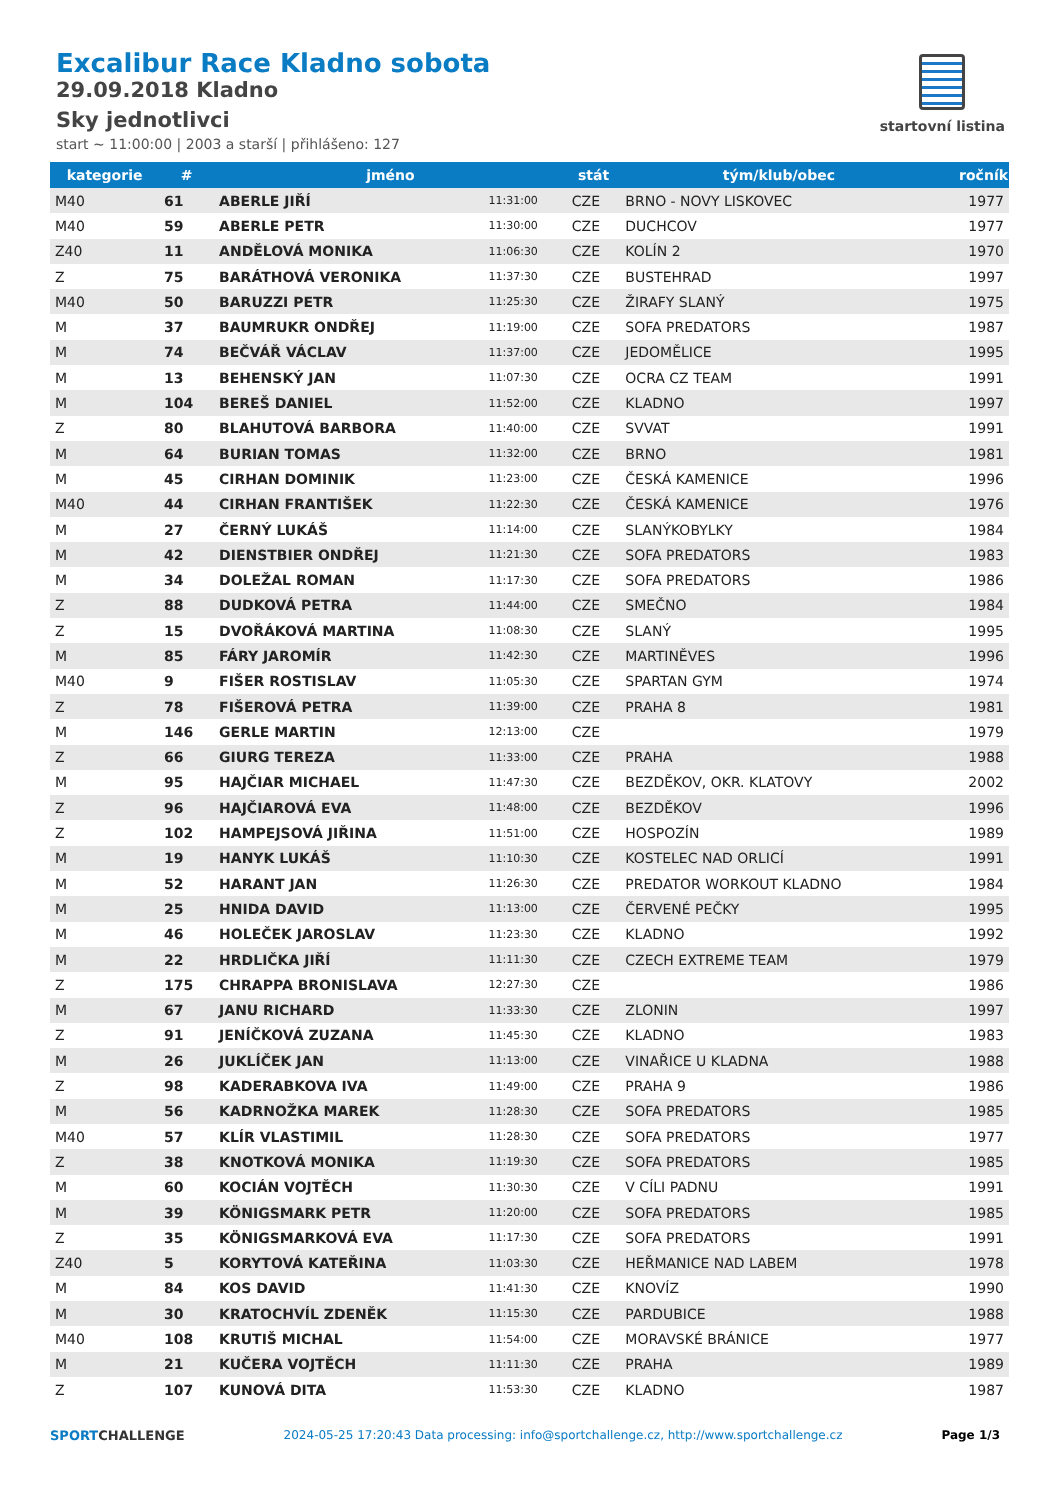Excalibur Race Kladno sobota
29.09.2018 Kladno
Sky jednotlivci
start ~ 11:00:00 | 2003 a starší | přihlášeno: 127
startovní listina
| kategorie | # | jméno | | stát | tým/klub/obec | ročník |
| --- | --- | --- | --- | --- | --- | --- |
| M40 | 61 | ABERLE JIŘÍ | 11:31:00 | CZE | BRNO - NOVY LISKOVEC | 1977 |
| M40 | 59 | ABERLE PETR | 11:30:00 | CZE | DUCHCOV | 1977 |
| Z40 | 11 | ANDĚLOVÁ MONIKA | 11:06:30 | CZE | KOLÍN 2 | 1970 |
| Z | 75 | BARÁTHOVÁ VERONIKA | 11:37:30 | CZE | BUSTEHRAD | 1997 |
| M40 | 50 | BARUZZI PETR | 11:25:30 | CZE | ŽIRAFY SLANÝ | 1975 |
| M | 37 | BAUMRUKR ONDŘEJ | 11:19:00 | CZE | SOFA PREDATORS | 1987 |
| M | 74 | BEČVÁŘ VÁCLAV | 11:37:00 | CZE | JEDOMĚLICE | 1995 |
| M | 13 | BEHENSKÝ JAN | 11:07:30 | CZE | OCRA CZ TEAM | 1991 |
| M | 104 | BEREŠ DANIEL | 11:52:00 | CZE | KLADNO | 1997 |
| Z | 80 | BLAHUTOVÁ BARBORA | 11:40:00 | CZE | SVVAT | 1991 |
| M | 64 | BURIAN TOMAS | 11:32:00 | CZE | BRNO | 1981 |
| M | 45 | CIRHAN DOMINIK | 11:23:00 | CZE | ČESKÁ KAMENICE | 1996 |
| M40 | 44 | CIRHAN FRANTIŠEK | 11:22:30 | CZE | ČESKÁ KAMENICE | 1976 |
| M | 27 | ČERNÝ LUKÁŠ | 11:14:00 | CZE | SLANÝKOBYLKY | 1984 |
| M | 42 | DIENSTBIER ONDŘEJ | 11:21:30 | CZE | SOFA PREDATORS | 1983 |
| M | 34 | DOLEŽAL ROMAN | 11:17:30 | CZE | SOFA PREDATORS | 1986 |
| Z | 88 | DUDKOVÁ PETRA | 11:44:00 | CZE | SMEČNO | 1984 |
| Z | 15 | DVOŘÁKOVÁ MARTINA | 11:08:30 | CZE | SLANÝ | 1995 |
| M | 85 | FÁRY JAROMÍR | 11:42:30 | CZE | MARTINĚVES | 1996 |
| M40 | 9 | FIŠER ROSTISLAV | 11:05:30 | CZE | SPARTAN GYM | 1974 |
| Z | 78 | FIŠEROVÁ PETRA | 11:39:00 | CZE | PRAHA 8 | 1981 |
| M | 146 | GERLE MARTIN | 12:13:00 | CZE | | 1979 |
| Z | 66 | GIURG TEREZA | 11:33:00 | CZE | PRAHA | 1988 |
| M | 95 | HAJČIAR MICHAEL | 11:47:30 | CZE | BEZDĚKOV, OKR. KLATOVY | 2002 |
| Z | 96 | HAJČIAROVÁ EVA | 11:48:00 | CZE | BEZDĚKOV | 1996 |
| Z | 102 | HAMPEJSOVÁ JIŘINA | 11:51:00 | CZE | HOSPOZÍN | 1989 |
| M | 19 | HANYK LUKÁŠ | 11:10:30 | CZE | KOSTELEC NAD ORLICÍ | 1991 |
| M | 52 | HARANT JAN | 11:26:30 | CZE | PREDATOR WORKOUT KLADNO | 1984 |
| M | 25 | HNIDA DAVID | 11:13:00 | CZE | ČERVENÉ PEČKY | 1995 |
| M | 46 | HOLEČEK JAROSLAV | 11:23:30 | CZE | KLADNO | 1992 |
| M | 22 | HRDLIČKA JIŘÍ | 11:11:30 | CZE | CZECH EXTREME TEAM | 1979 |
| Z | 175 | CHRAPPA BRONISLAVA | 12:27:30 | CZE | | 1986 |
| M | 67 | JANU RICHARD | 11:33:30 | CZE | ZLONIN | 1997 |
| Z | 91 | JENÍČKOVÁ ZUZANA | 11:45:30 | CZE | KLADNO | 1983 |
| M | 26 | JUKLÍČEK JAN | 11:13:00 | CZE | VINAŘICE U KLADNA | 1988 |
| Z | 98 | KADERABKOVA IVA | 11:49:00 | CZE | PRAHA 9 | 1986 |
| M | 56 | KADRNOŽKA MAREK | 11:28:30 | CZE | SOFA PREDATORS | 1985 |
| M40 | 57 | KLÍR VLASTIMIL | 11:28:30 | CZE | SOFA PREDATORS | 1977 |
| Z | 38 | KNOTKOVÁ MONIKA | 11:19:30 | CZE | SOFA PREDATORS | 1985 |
| M | 60 | KOCIÁN VOJTĚCH | 11:30:30 | CZE | V CÍLI PADNU | 1991 |
| M | 39 | KÖNIGSMARK PETR | 11:20:00 | CZE | SOFA PREDATORS | 1985 |
| Z | 35 | KÖNIGSMARKOVÁ EVA | 11:17:30 | CZE | SOFA PREDATORS | 1991 |
| Z40 | 5 | KORYTOVÁ KATEŘINA | 11:03:30 | CZE | HEŘMANICE NAD LABEM | 1978 |
| M | 84 | KOS DAVID | 11:41:30 | CZE | KNOVÍZ | 1990 |
| M | 30 | KRATOCHVÍL ZDENĚK | 11:15:30 | CZE | PARDUBICE | 1988 |
| M40 | 108 | KRUTIŠ MICHAL | 11:54:00 | CZE | MORAVSKÉ BRÁNICE | 1977 |
| M | 21 | KUČERA VOJTĚCH | 11:11:30 | CZE | PRAHA | 1989 |
| Z | 107 | KUNOVÁ DITA | 11:53:30 | CZE | KLADNO | 1987 |
SPORTCHALLENGE 2024-05-25 17:20:43 Data processing: info@sportchallenge.cz, http://www.sportchallenge.cz Page 1/3